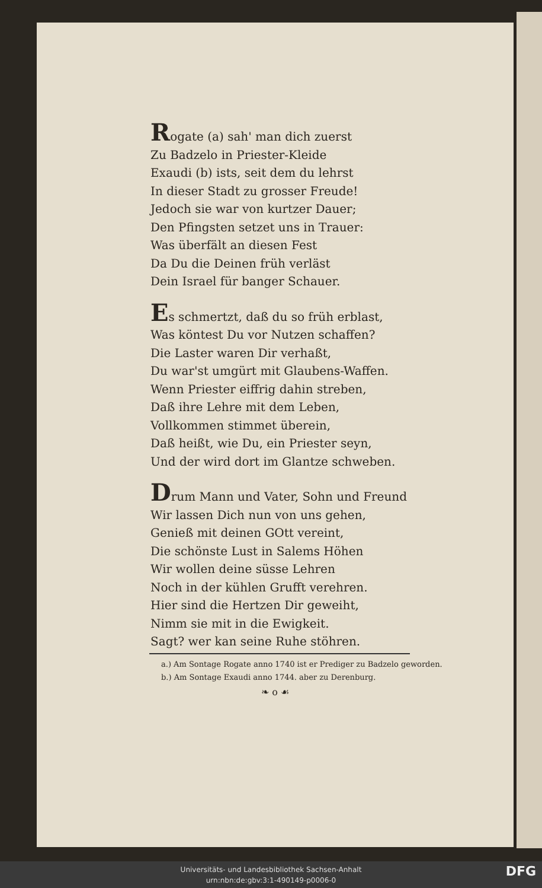Rogate (a) sah' man dich zuerst
Zu Badzelo in Priester-Kleide
Exaudi (b) ists, seit dem du lehrst
In dieser Stadt zu grosser Freude!
Jedoch sie war von kurtzer Dauer;
Den Pfingsten setzet uns in Trauer:
Was überfält an diesen Fest
Da Du die Deinen früh verläst
Dein Israel für banger Schauer.
Es schmertzt, daß du so früh erblast,
Was köntest Du vor Nutzen schaffen?
Die Laster waren Dir verhaßt,
Du war'st umgürt mit Glaubens-Waffen.
Wenn Priester eiffrig dahin streben,
Daß ihre Lehre mit dem Leben,
Vollkommen stimmet überein,
Daß heißt, wie Du, ein Priester seyn,
Und der wird dort im Glantze schweben.
Drum Mann und Vater, Sohn und Freund
Wir lassen Dich nun von uns gehen,
Genieß mit deinen GOtt vereint,
Die schönste Lust in Salems Höhen
Wir wollen deine süsse Lehren
Noch in der kühlen Grufft verehren.
Hier sind die Hertzen Dir geweiht,
Nimm sie mit in die Ewigkeit.
Sagt? wer kan seine Ruhe stöhren.
a.) Am Sontage Rogate anno 1740 ist er Prediger zu Badzelo geworden.
b.) Am Sontage Exaudi anno 1744. aber zu Derenburg.
❧ o ☙
Universitäts- und Landesbibliothek Sachsen-Anhalt
urn:nbn:de:gbv:3:1-490149-p0006-0
DFG